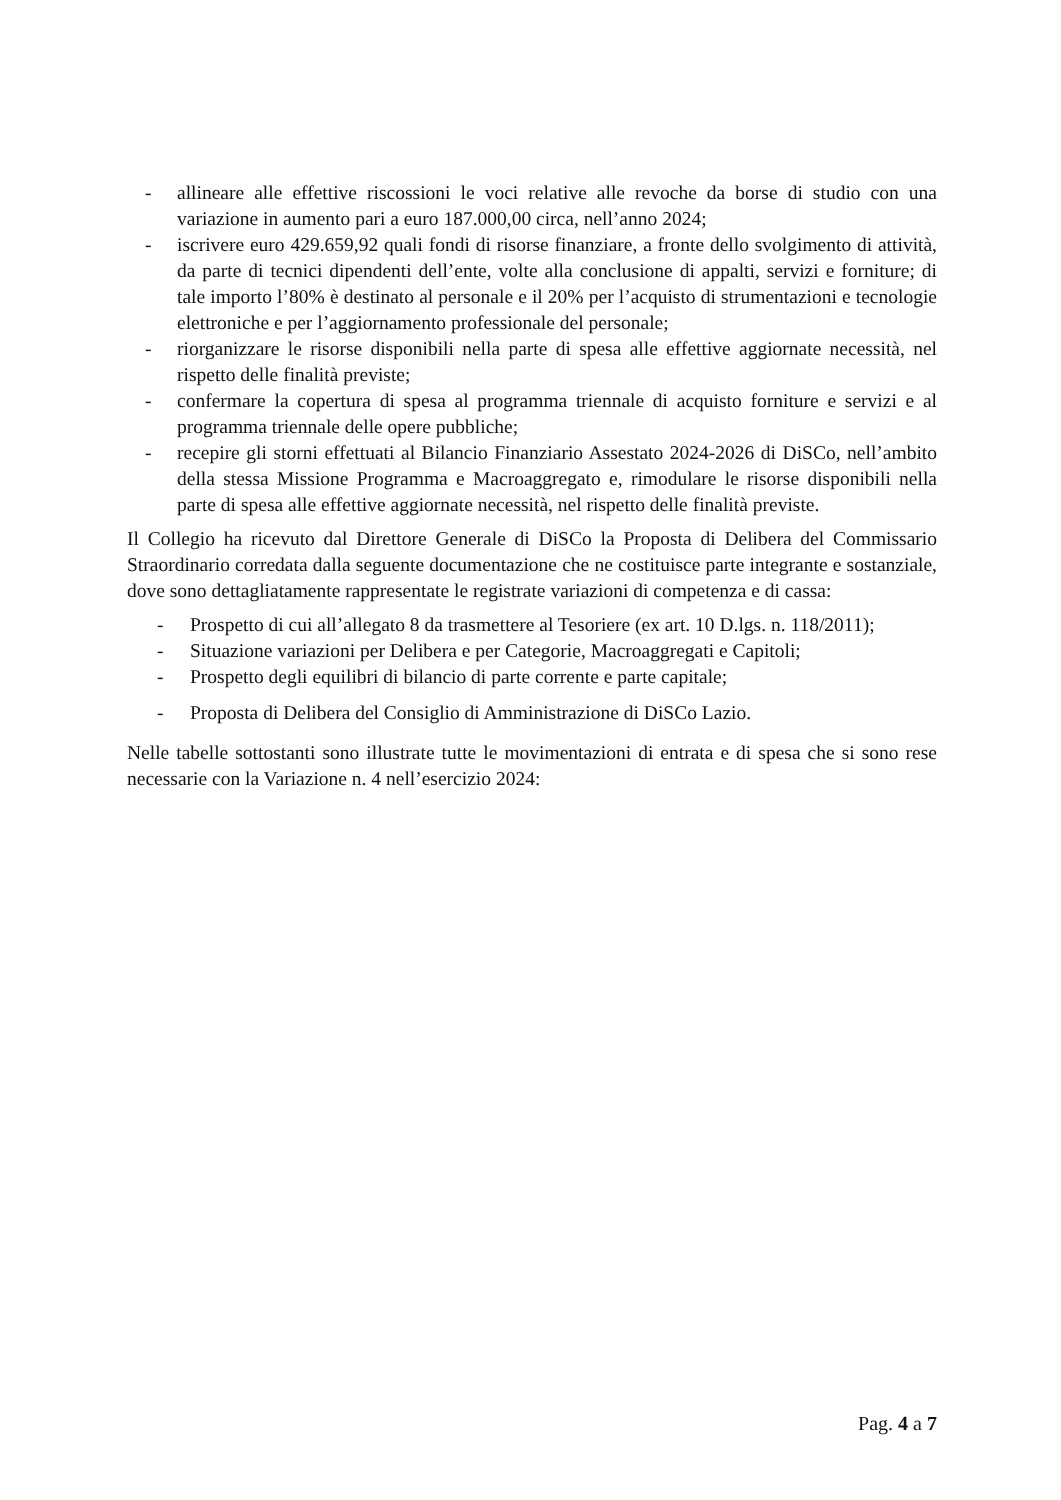- allineare alle effettive riscossioni le voci relative alle revoche da borse di studio con una variazione in aumento pari a euro 187.000,00 circa, nell’anno 2024;
- iscrivere euro 429.659,92 quali fondi di risorse finanziare, a fronte dello svolgimento di attività, da parte di tecnici dipendenti dell’ente, volte alla conclusione di appalti, servizi e forniture; di tale importo l’80% è destinato al personale e il 20% per l’acquisto di strumentazioni e tecnologie elettroniche e per l’aggiornamento professionale del personale;
- riorganizzare le risorse disponibili nella parte di spesa alle effettive aggiornate necessità, nel rispetto delle finalità previste;
- confermare la copertura di spesa al programma triennale di acquisto forniture e servizi e al programma triennale delle opere pubbliche;
- recepire gli storni effettuati al Bilancio Finanziario Assestato 2024-2026 di DiSCo, nell’ambito della stessa Missione Programma e Macroaggregato e, rimodulare le risorse disponibili nella parte di spesa alle effettive aggiornate necessità, nel rispetto delle finalità previste.
Il Collegio ha ricevuto dal Direttore Generale di DiSCo la Proposta di Delibera del Commissario Straordinario corredata dalla seguente documentazione che ne costituisce parte integrante e sostanziale, dove sono dettagliatamente rappresentate le registrate variazioni di competenza e di cassa:
- Prospetto di cui all’allegato 8 da trasmettere al Tesoriere (ex art. 10 D.lgs. n. 118/2011);
- Situazione variazioni per Delibera e per Categorie, Macroaggregati e Capitoli;
- Prospetto degli equilibri di bilancio di parte corrente e parte capitale;
- Proposta di Delibera del Consiglio di Amministrazione di DiSCo Lazio.
Nelle tabelle sottostanti sono illustrate tutte le movimentazioni di entrata e di spesa che si sono rese necessarie con la Variazione n. 4 nell’esercizio 2024:
Pag. 4 a 7